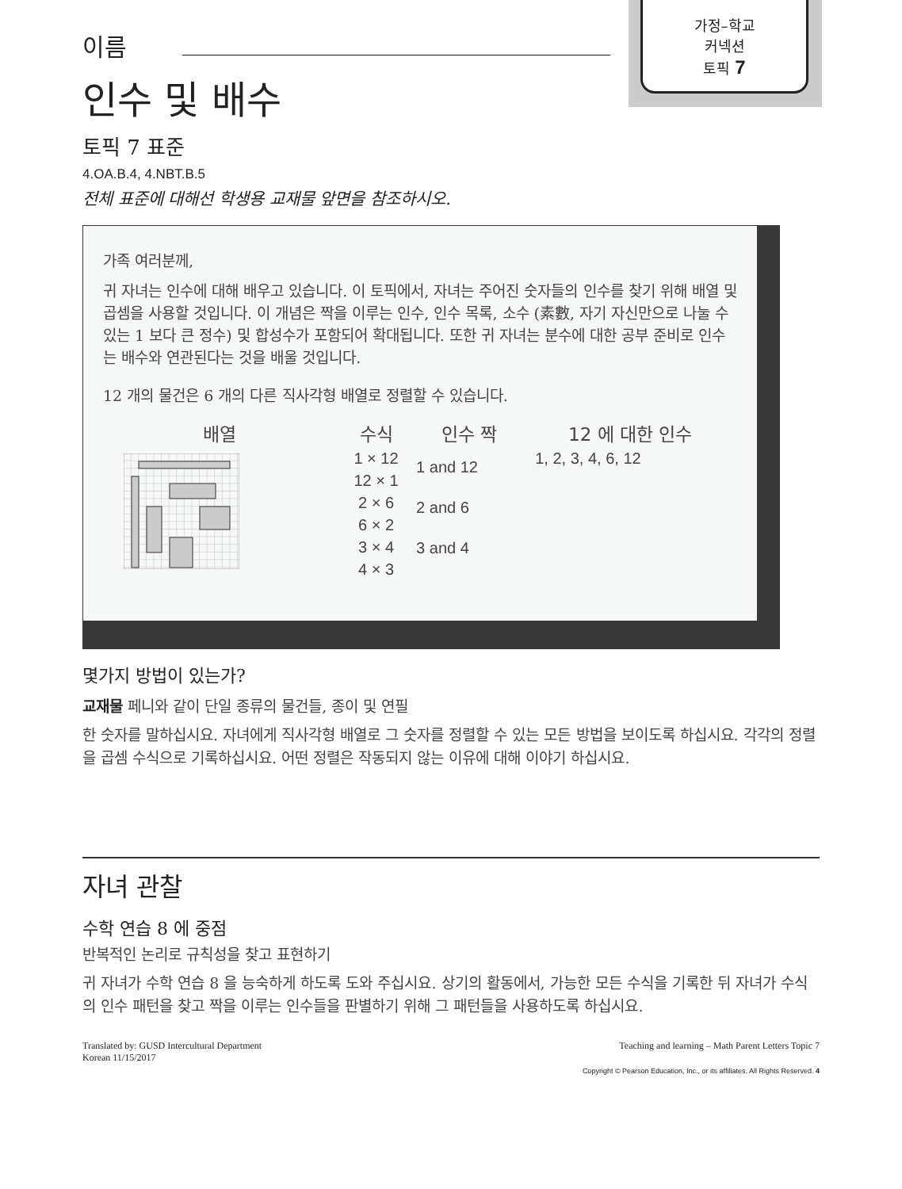가정–학교
커넥션
토픽 7
이름
인수 및 배수
토픽 7 표준
4.OA.B.4, 4.NBT.B.5
전체 표준에 대해선 학생용 교재물 앞면을 참조하시오.
가족 여러분께,
귀 자녀는 인수에 대해 배우고 있습니다. 이 토픽에서, 자녀는 주어진 숫자들의 인수를 찾기 위해 배열 및 곱셈을 사용할 것입니다. 이 개념은 짝을 이루는 인수, 인수 목록, 소수 (素數, 자기 자신만으로 나눌 수 있는 1 보다 큰 정수) 및 합성수가 포함되어 확대됩니다. 또한 귀 자녀는 분수에 대한 공부 준비로 인수는 배수와 연관된다는 것을 배울 것입니다.
12 개의 물건은 6 개의 다른 직사각형 배열로 정렬할 수 있습니다.
| 배열 | 수식 | 인수 짝 | 12 에 대한 인수 |
| --- | --- | --- | --- |
| | 1 × 12 12 × 1 2 × 6 6 × 2 3 × 4 4 × 3 | 1 and 12 2 and 6 3 and 4 | 1, 2, 3, 4, 6, 12 |
몇가지 방법이 있는가?
교재물 페니와 같이 단일 종류의 물건들, 종이 및 연필
한 숫자를 말하십시요. 자녀에게 직사각형 배열로 그 숫자를 정렬할 수 있는 모든 방법을 보이도록 하십시요. 각각의 정렬을 곱셈 수식으로 기록하십시요. 어떤 정렬은 작동되지 않는 이유에 대해 이야기 하십시요.
자녀 관찰
수학 연습 8 에 중점
반복적인 논리로 규칙성을 찾고 표현하기
귀 자녀가 수학 연습 8 을 능숙하게 하도록 도와 주십시요. 상기의 활동에서, 가능한 모든 수식을 기록한 뒤 자녀가 수식의 인수 패턴을 찾고 짝을 이루는 인수들을 판별하기 위해 그 패턴들을 사용하도록 하십시요.
Translated by: GUSD Intercultural Department
Korean 11/15/2017
Teaching and learning – Math Parent Letters Topic 7
Copyright © Pearson Education, Inc., or its affiliates. All Rights Reserved. 4